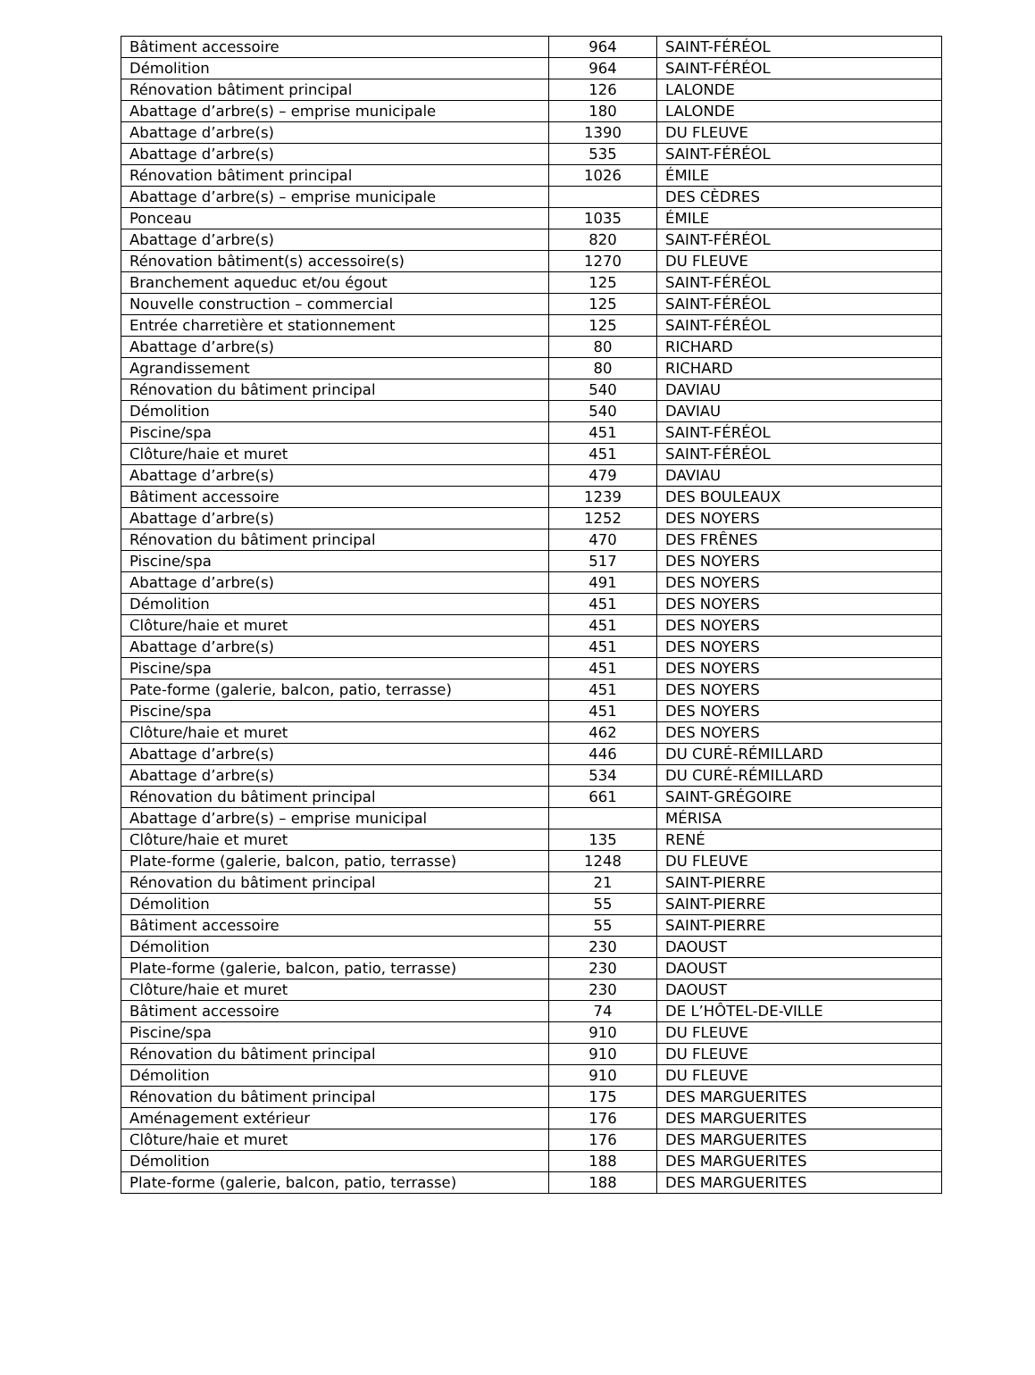| Bâtiment accessoire | 964 | SAINT-FÉRÉOL |
| Démolition | 964 | SAINT-FÉRÉOL |
| Rénovation bâtiment principal | 126 | LALONDE |
| Abattage d’arbre(s) – emprise municipale | 180 | LALONDE |
| Abattage d’arbre(s) | 1390 | DU FLEUVE |
| Abattage d’arbre(s) | 535 | SAINT-FÉRÉOL |
| Rénovation bâtiment principal | 1026 | ÉMILE |
| Abattage d’arbre(s) – emprise municipale | | DES CÈDRES |
| Ponceau | 1035 | ÉMILE |
| Abattage d’arbre(s) | 820 | SAINT-FÉRÉOL |
| Rénovation bâtiment(s) accessoire(s) | 1270 | DU FLEUVE |
| Branchement aqueduc et/ou égout | 125 | SAINT-FÉRÉOL |
| Nouvelle construction – commercial | 125 | SAINT-FÉRÉOL |
| Entrée charretière et stationnement | 125 | SAINT-FÉRÉOL |
| Abattage d’arbre(s) | 80 | RICHARD |
| Agrandissement | 80 | RICHARD |
| Rénovation du bâtiment principal | 540 | DAVIAU |
| Démolition | 540 | DAVIAU |
| Piscine/spa | 451 | SAINT-FÉRÉOL |
| Clôture/haie et muret | 451 | SAINT-FÉRÉOL |
| Abattage d’arbre(s) | 479 | DAVIAU |
| Bâtiment accessoire | 1239 | DES BOULEAUX |
| Abattage d’arbre(s) | 1252 | DES NOYERS |
| Rénovation du bâtiment principal | 470 | DES FRÊNES |
| Piscine/spa | 517 | DES NOYERS |
| Abattage d’arbre(s) | 491 | DES NOYERS |
| Démolition | 451 | DES NOYERS |
| Clôture/haie et muret | 451 | DES NOYERS |
| Abattage d’arbre(s) | 451 | DES NOYERS |
| Piscine/spa | 451 | DES NOYERS |
| Pate-forme (galerie, balcon, patio, terrasse) | 451 | DES NOYERS |
| Piscine/spa | 451 | DES NOYERS |
| Clôture/haie et muret | 462 | DES NOYERS |
| Abattage d’arbre(s) | 446 | DU CURÉ-RÉMILLARD |
| Abattage d’arbre(s) | 534 | DU CURÉ-RÉMILLARD |
| Rénovation du bâtiment principal | 661 | SAINT-GRÉGOIRE |
| Abattage d’arbre(s) – emprise municipal | | MÉRISA |
| Clôture/haie et muret | 135 | RENÉ |
| Plate-forme (galerie, balcon, patio, terrasse) | 1248 | DU FLEUVE |
| Rénovation du bâtiment principal | 21 | SAINT-PIERRE |
| Démolition | 55 | SAINT-PIERRE |
| Bâtiment accessoire | 55 | SAINT-PIERRE |
| Démolition | 230 | DAOUST |
| Plate-forme (galerie, balcon, patio, terrasse) | 230 | DAOUST |
| Clôture/haie et muret | 230 | DAOUST |
| Bâtiment accessoire | 74 | DE L’HÔTEL-DE-VILLE |
| Piscine/spa | 910 | DU FLEUVE |
| Rénovation du bâtiment principal | 910 | DU FLEUVE |
| Démolition | 910 | DU FLEUVE |
| Rénovation du bâtiment principal | 175 | DES MARGUERITES |
| Aménagement extérieur | 176 | DES MARGUERITES |
| Clôture/haie et muret | 176 | DES MARGUERITES |
| Démolition | 188 | DES MARGUERITES |
| Plate-forme (galerie, balcon, patio, terrasse) | 188 | DES MARGUERITES |